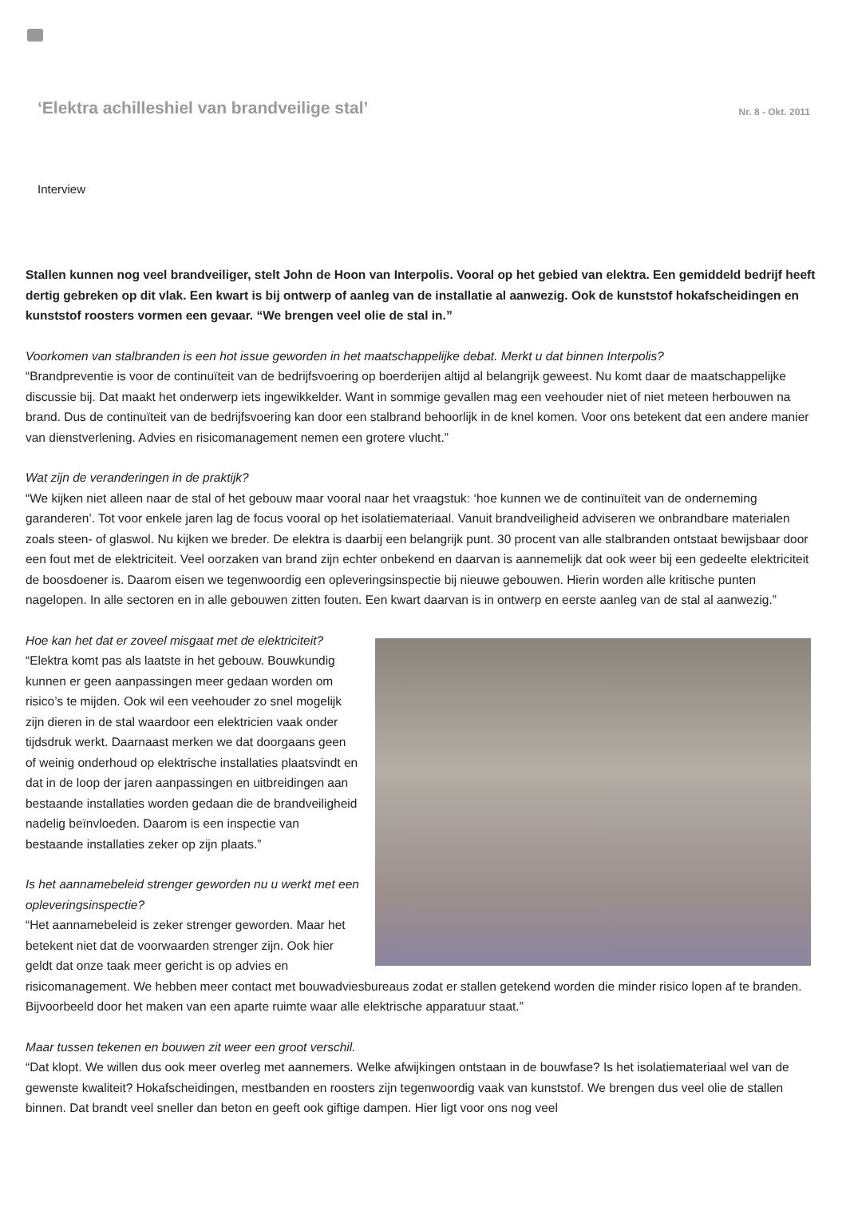‘Elektra achilleshiel van brandveilige stal’
Nr. 8 - Okt. 2011
Interview
Stallen kunnen nog veel brandveiliger, stelt John de Hoon van Interpolis. Vooral op het gebied van elektra. Een gemiddeld bedrijf heeft dertig gebreken op dit vlak. Een kwart is bij ontwerp of aanleg van de installatie al aanwezig. Ook de kunststof hokafscheidingen en kunststof roosters vormen een gevaar. “We brengen veel olie de stal in.”
Voorkomen van stalbranden is een hot issue geworden in het maatschappelijke debat. Merkt u dat binnen Interpolis?
“Brandpreventie is voor de continuïteit van de bedrijfsvoering op boerderijen altijd al belangrijk geweest. Nu komt daar de maatschappelijke discussie bij. Dat maakt het onderwerp iets ingewikkelder. Want in sommige gevallen mag een veehouder niet of niet meteen herbouwen na brand. Dus de continuïteit van de bedrijfsvoering kan door een stalbrand behoorlijk in de knel komen. Voor ons betekent dat een andere manier van dienstverlening. Advies en risicomanagement nemen een grotere vlucht.”
Wat zijn de veranderingen in de praktijk?
“We kijken niet alleen naar de stal of het gebouw maar vooral naar het vraagstuk: ‘hoe kunnen we de continuïteit van de onderneming garanderen’. Tot voor enkele jaren lag de focus vooral op het isolatiemateriaal. Vanuit brandveiligheid adviseren we onbrandbare materialen zoals steen- of glaswol. Nu kijken we breder. De elektra is daarbij een belangrijk punt. 30 procent van alle stalbranden ontstaat bewijsbaar door een fout met de elektriciteit. Veel oorzaken van brand zijn echter onbekend en daarvan is aannemelijk dat ook weer bij een gedeelte elektriciteit de boosdoener is. Daarom eisen we tegenwoordig een opleveringsinspectie bij nieuwe gebouwen. Hierin worden alle kritische punten nagelopen. In alle sectoren en in alle gebouwen zitten fouten. Een kwart daarvan is in ontwerp en eerste aanleg van de stal al aanwezig.”
Hoe kan het dat er zoveel misgaat met de elektriciteit?
“Elektra komt pas als laatste in het gebouw. Bouwkundig kunnen er geen aanpassingen meer gedaan worden om risico’s te mijden. Ook wil een veehouder zo snel mogelijk zijn dieren in de stal waardoor een elektricien vaak onder tijdsdruk werkt. Daarnaast merken we dat doorgaans geen of weinig onderhoud op elektrische installaties plaatsvindt en dat in de loop der jaren aanpassingen en uitbreidingen aan bestaande installaties worden gedaan die de brandveiligheid nadelig beïnvloeden. Daarom is een inspectie van bestaande installaties zeker op zijn plaats.”
Is het aannamebeleid strenger geworden nu u werkt met een opleveringsinspectie?
“Het aannamebeleid is zeker strenger geworden. Maar het betekent niet dat de voorwaarden strenger zijn. Ook hier geldt dat onze taak meer gericht is op advies en risicomanagement. We hebben meer contact met bouwadviesbureaus zodat er stallen getekend worden die minder risico lopen af te branden. Bijvoorbeeld door het maken van een aparte ruimte waar alle elektrische apparatuur staat.”
Maar tussen tekenen en bouwen zit weer een groot verschil.
“Dat klopt. We willen dus ook meer overleg met aannemers. Welke afwijkingen ontstaan in de bouwfase? Is het isolatiemateriaal wel van de gewenste kwaliteit? Hokafscheidingen, mestbanden en roosters zijn tegenwoordig vaak van kunststof. We brengen dus veel olie de stallen binnen. Dat brandt veel sneller dan beton en geeft ook giftige dampen. Hier ligt voor ons nog veel